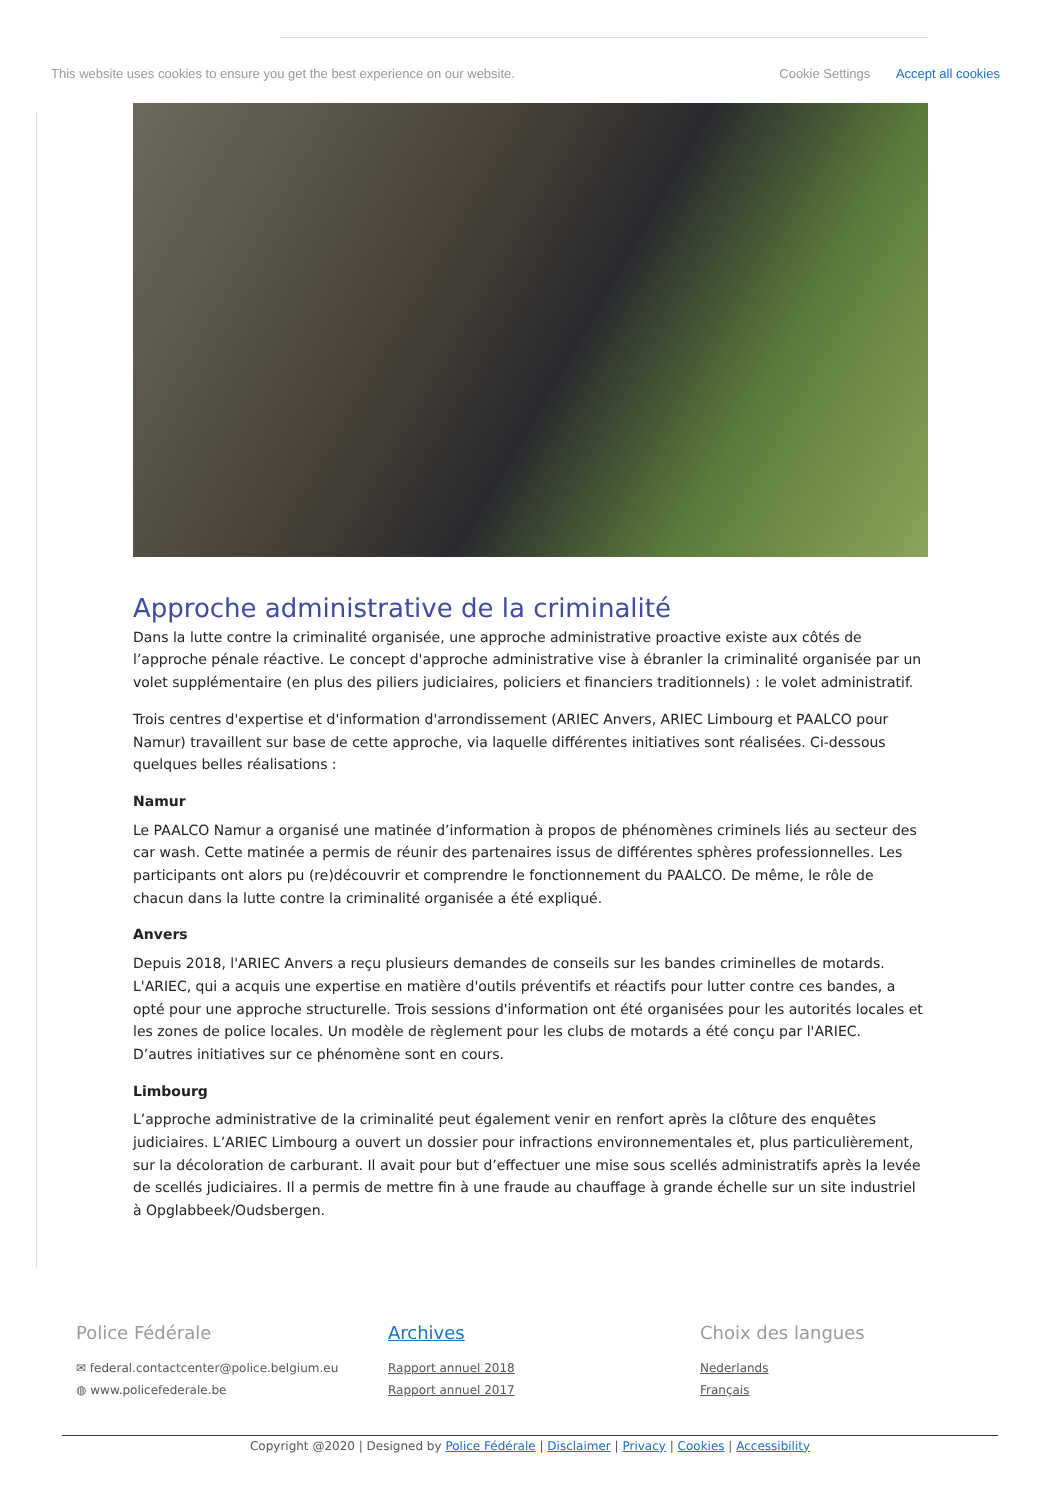This website uses cookies to ensure you get the best experience on our website. Cookie Settings Accept all cookies
Approche administrative de la criminalité
Dans la lutte contre la criminalité organisée, une approche administrative proactive existe aux côtés de l’approche pénale réactive. Le concept d'approche administrative vise à ébranler la criminalité organisée par un volet supplémentaire (en plus des piliers judiciaires, policiers et financiers traditionnels) : le volet administratif.
Trois centres d'expertise et d'information d'arrondissement (ARIEC Anvers, ARIEC Limbourg et PAALCO pour Namur) travaillent sur base de cette approche, via laquelle différentes initiatives sont réalisées. Ci-dessous quelques belles réalisations :
Namur
Le PAALCO Namur a organisé une matinée d’information à propos de phénomènes criminels liés au secteur des car wash. Cette matinée a permis de réunir des partenaires issus de différentes sphères professionnelles. Les participants ont alors pu (re)découvrir et comprendre le fonctionnement du PAALCO. De même, le rôle de chacun dans la lutte contre la criminalité organisée a été expliqué.
Anvers
Depuis 2018, l'ARIEC Anvers a reçu plusieurs demandes de conseils sur les bandes criminelles de motards. L'ARIEC, qui a acquis une expertise en matière d'outils préventifs et réactifs pour lutter contre ces bandes, a opté pour une approche structurelle. Trois sessions d'information ont été organisées pour les autorités locales et les zones de police locales. Un modèle de règlement pour les clubs de motards a été conçu par l'ARIEC. D’autres initiatives sur ce phénomène sont en cours.
Limbourg
L’approche administrative de la criminalité peut également venir en renfort après la clôture des enquêtes judiciaires. L’ARIEC Limbourg a ouvert un dossier pour infractions environnementales et, plus particulièrement, sur la décoloration de carburant. Il avait pour but d’effectuer une mise sous scellés administratifs après la levée de scellés judiciaires. Il a permis de mettre fin à une fraude au chauffage à grande échelle sur un site industriel à Opglabbeek/Oudsbergen.
Police Fédérale
✉ federal.contactcenter@police.belgium.eu
◍ www.policefederale.be
Archives
Rapport annuel 2018
Rapport annuel 2017
Choix des langues
Nederlands
Français
Copyright @2020 | Designed by Police Fédérale | Disclaimer | Privacy | Cookies | Accessibility